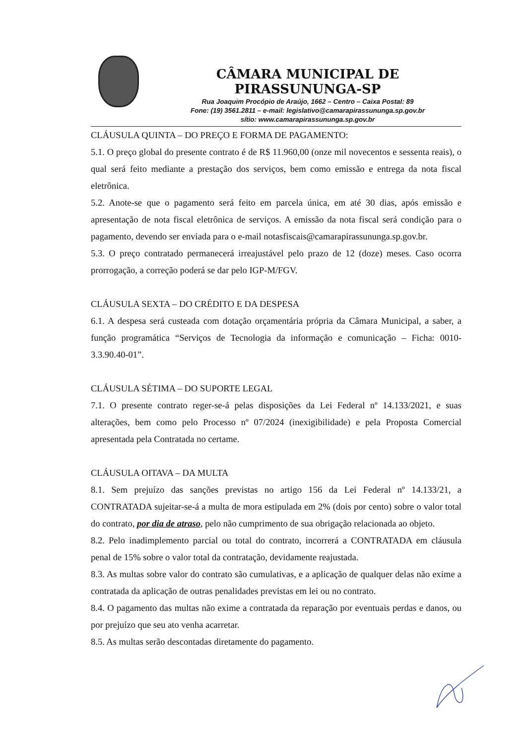CÂMARA MUNICIPAL DE PIRASSUNUNGA-SP
Rua Joaquim Procópio de Araújo, 1662 – Centro – Caixa Postal: 89
Fone: (19) 3561.2811 – e-mail: legislativo@camarapirassununga.sp.gov.br
sítio: www.camarapirassununga.sp.gov.br
CLÁUSULA QUINTA – DO PREÇO E FORMA DE PAGAMENTO:
5.1. O preço global do presente contrato é de R$ 11.960,00 (onze mil novecentos e sessenta reais), o qual será feito mediante a prestação dos serviços, bem como emissão e entrega da nota fiscal eletrônica.
5.2. Anote-se que o pagamento será feito em parcela única, em até 30 dias, após emissão e apresentação de nota fiscal eletrônica de serviços. A emissão da nota fiscal será condição para o pagamento, devendo ser enviada para o e-mail notasfiscais@camarapirassununga.sp.gov.br.
5.3. O preço contratado permanecerá irreajustável pelo prazo de 12 (doze) meses. Caso ocorra prorrogação, a correção poderá se dar pelo IGP-M/FGV.
CLÁUSULA SEXTA – DO CRÉDITO E DA DESPESA
6.1. A despesa será custeada com dotação orçamentária própria da Câmara Municipal, a saber, a função programática “Serviços de Tecnologia da informação e comunicação – Ficha: 0010-3.3.90.40-01”.
CLÁUSULA SÉTIMA – DO SUPORTE LEGAL
7.1. O presente contrato reger-se-á pelas disposições da Lei Federal nº 14.133/2021, e suas alterações, bem como pelo Processo nº 07/2024 (inexigibilidade) e pela Proposta Comercial apresentada pela Contratada no certame.
CLÁUSULA OITAVA – DA MULTA
8.1. Sem prejuízo das sanções previstas no artigo 156 da Lei Federal nº 14.133/21, a CONTRATADA sujeitar-se-á a multa de mora estipulada em 2% (dois por cento) sobre o valor total do contrato, por dia de atraso, pelo não cumprimento de sua obrigação relacionada ao objeto.
8.2. Pelo inadimplemento parcial ou total do contrato, incorrerá a CONTRATADA em cláusula penal de 15% sobre o valor total da contratação, devidamente reajustada.
8.3. As multas sobre valor do contrato são cumulativas, e a aplicação de qualquer delas não exime a contratada da aplicação de outras penalidades previstas em lei ou no contrato.
8.4. O pagamento das multas não exime a contratada da reparação por eventuais perdas e danos, ou por prejuízo que seu ato venha acarretar.
8.5. As multas serão descontadas diretamente do pagamento.